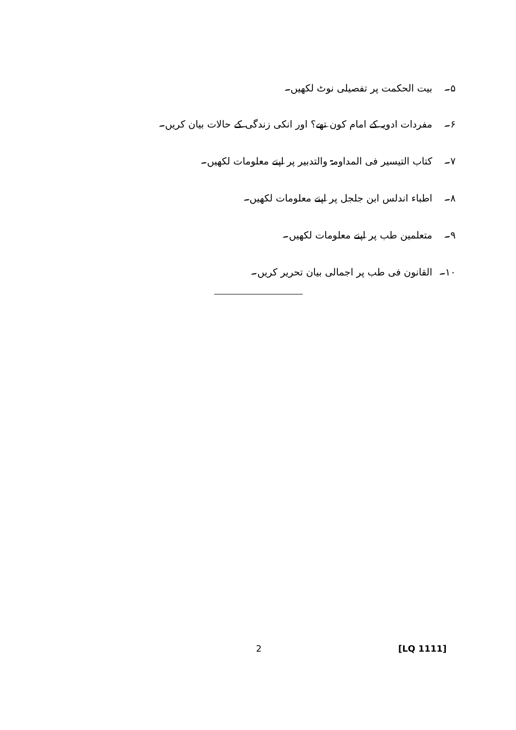۵۔ بیت الحکمت پر تفصیلی نوٹ لکھیں۔
۶۔ مفردات ادویہ کے امام کون تھے؟ اور انکی زندگی کے حالات بیان کریں۔
۷۔ کتاب التیسیر فی المداومۃ والتدبیر پر اپنے معلومات لکھیں۔
۸۔ اطباء اندلس ابن جلجل پر اپنے معلومات لکھیں۔
۹۔ متعلمین طب پر اپنے معلومات لکھیں۔
۱۰۔ القانون فی طب پر اجمالی بیان تحریر کریں۔
2 [LQ 1111]